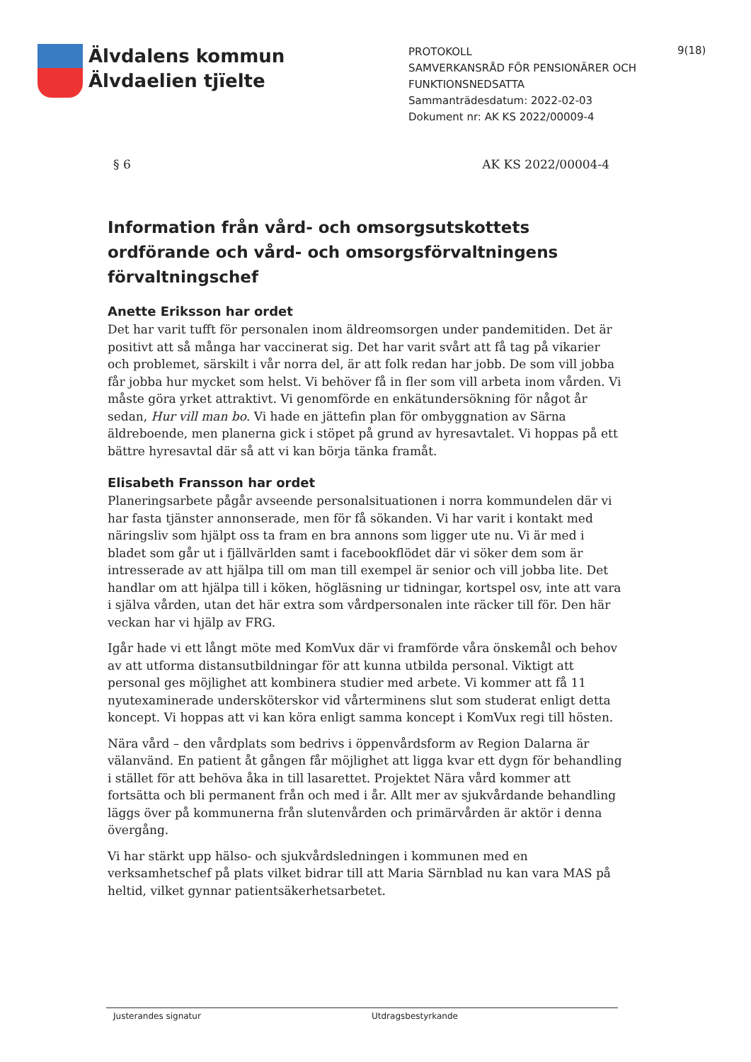Älvdalens kommun
Älvdaelien tjïelte
PROTOKOLL
SAMVERKANSRÅD FÖR PENSIONÄRER OCH FUNKTIONSNEDSATTA
Sammanträdesdatum: 2022-02-03
Dokument nr: AK KS 2022/00009-4
9(18)
§ 6 AK KS 2022/00004-4
Information från vård- och omsorgsutskottets ordförande och vård- och omsorgsförvaltningens förvaltningschef
Anette Eriksson har ordet
Det har varit tufft för personalen inom äldreomsorgen under pandemitiden. Det är positivt att så många har vaccinerat sig. Det har varit svårt att få tag på vikarier och problemet, särskilt i vår norra del, är att folk redan har jobb. De som vill jobba får jobba hur mycket som helst. Vi behöver få in fler som vill arbeta inom vården. Vi måste göra yrket attraktivt. Vi genomförde en enkätundersökning för något år sedan, Hur vill man bo. Vi hade en jättefin plan för ombyggnation av Särna äldreboende, men planerna gick i stöpet på grund av hyresavtalet. Vi hoppas på ett bättre hyresavtal där så att vi kan börja tänka framåt.
Elisabeth Fransson har ordet
Planeringsarbete pågår avseende personalsituationen i norra kommundelen där vi har fasta tjänster annonserade, men för få sökanden. Vi har varit i kontakt med näringsliv som hjälpt oss ta fram en bra annons som ligger ute nu. Vi är med i bladet som går ut i fjällvärlden samt i facebookflödet där vi söker dem som är intresserade av att hjälpa till om man till exempel är senior och vill jobba lite. Det handlar om att hjälpa till i köken, högläsning ur tidningar, kortspel osv, inte att vara i själva vården, utan det här extra som vårdpersonalen inte räcker till för. Den här veckan har vi hjälp av FRG.
Igår hade vi ett långt möte med KomVux där vi framförde våra önskemål och behov av att utforma distansutbildningar för att kunna utbilda personal. Viktigt att personal ges möjlighet att kombinera studier med arbete. Vi kommer att få 11 nyutexaminerade undersköterskor vid vårterminens slut som studerat enligt detta koncept. Vi hoppas att vi kan köra enligt samma koncept i KomVux regi till hösten.
Nära vård – den vårdplats som bedrivs i öppenvårdsform av Region Dalarna är välanvänd. En patient åt gången får möjlighet att ligga kvar ett dygn för behandling i stället för att behöva åka in till lasarettet. Projektet Nära vård kommer att fortsätta och bli permanent från och med i år. Allt mer av sjukvårdande behandling läggs över på kommunerna från slutenvården och primärvården är aktör i denna övergång.
Vi har stärkt upp hälso- och sjukvårdsledningen i kommunen med en verksamhetschef på plats vilket bidrar till att Maria Särnblad nu kan vara MAS på heltid, vilket gynnar patientsäkerhetsarbetet.
Justerandes signatur Utdragsbestyrkande